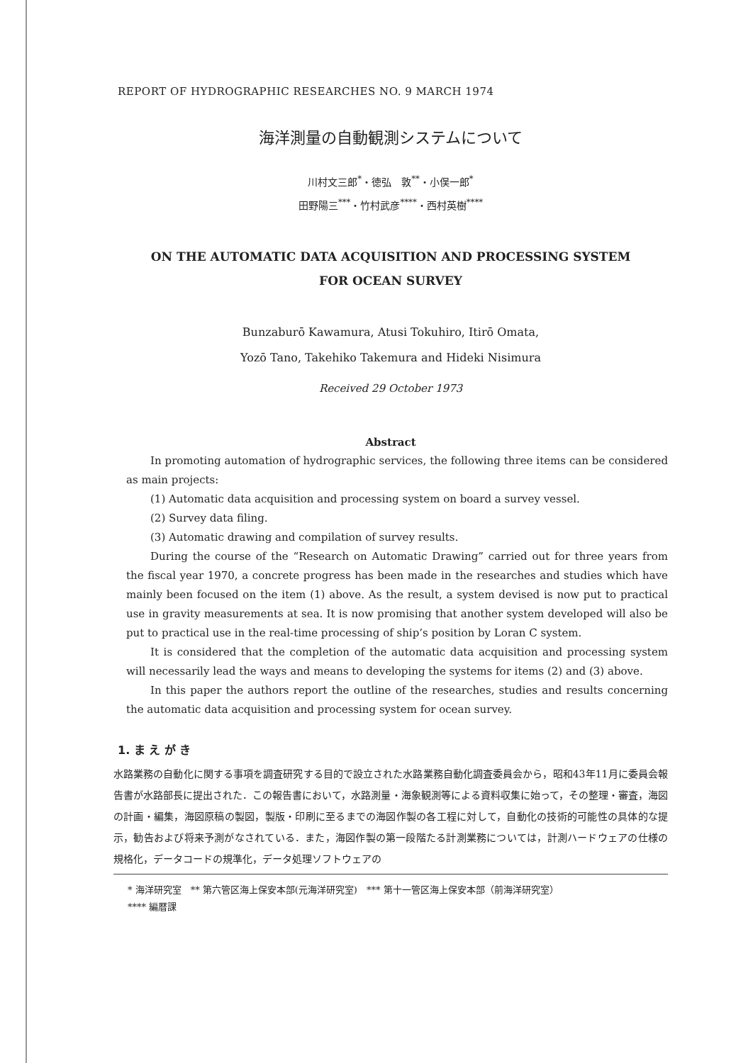REPORT OF HYDROGRAPHIC RESEARCHES NO. 9 MARCH 1974
海洋測量の自動観測システムについて
川村文三郎<sup>*</sup>・徳弘　敦<sup>**</sup>・小俣一郎<sup>*</sup>
田野陽三<sup>***</sup>・竹村武彦<sup>****</sup>・西村英樹<sup>****</sup>
ON THE AUTOMATIC DATA ACQUISITION AND PROCESSING SYSTEM
FOR OCEAN SURVEY
Bunzaburō Kawamura, Atusi Tokuhiro, Itirō Omata,
Yozō Tano, Takehiko Takemura and Hideki Nisimura
Received 29 October 1973
Abstract
In promoting automation of hydrographic services, the following three items can be considered as main projects:
(1) Automatic data acquisition and processing system on board a survey vessel.
(2) Survey data filing.
(3) Automatic drawing and compilation of survey results.
During the course of the “Research on Automatic Drawing” carried out for three years from the fiscal year 1970, a concrete progress has been made in the researches and studies which have mainly been focused on the item (1) above. As the result, a system devised is now put to practical use in gravity measurements at sea. It is now promising that another system developed will also be put to practical use in the real-time processing of ship’s position by Loran C system.
It is considered that the completion of the automatic data acquisition and processing system will necessarily lead the ways and means to developing the systems for items (2) and (3) above.
In this paper the authors report the outline of the researches, studies and results concerning the automatic data acquisition and processing system for ocean survey.
1. ま え が き
水路業務の自動化に関する事項を調査研究する目的で設立された水路業務自動化調査委員会から，昭和43年11月に委員会報告書が水路部長に提出された．この報告書において，水路測量・海象観測等による資料収集に始って，その整理・審査，海図の計画・編集，海図原稿の製図，製版・印刷に至るまでの海図作製の各工程に対して，自動化の技術的可能性の具体的な提示，勧告および将来予測がなされている．また，海図作製の第一段階たる計測業務については，計測ハードウェアの仕様の規格化，データコードの規準化，データ処理ソフトウェアの
* 海洋研究室　** 第六管区海上保安本部(元海洋研究室)　*** 第十一管区海上保安本部（前海洋研究室）
**** 編暦課